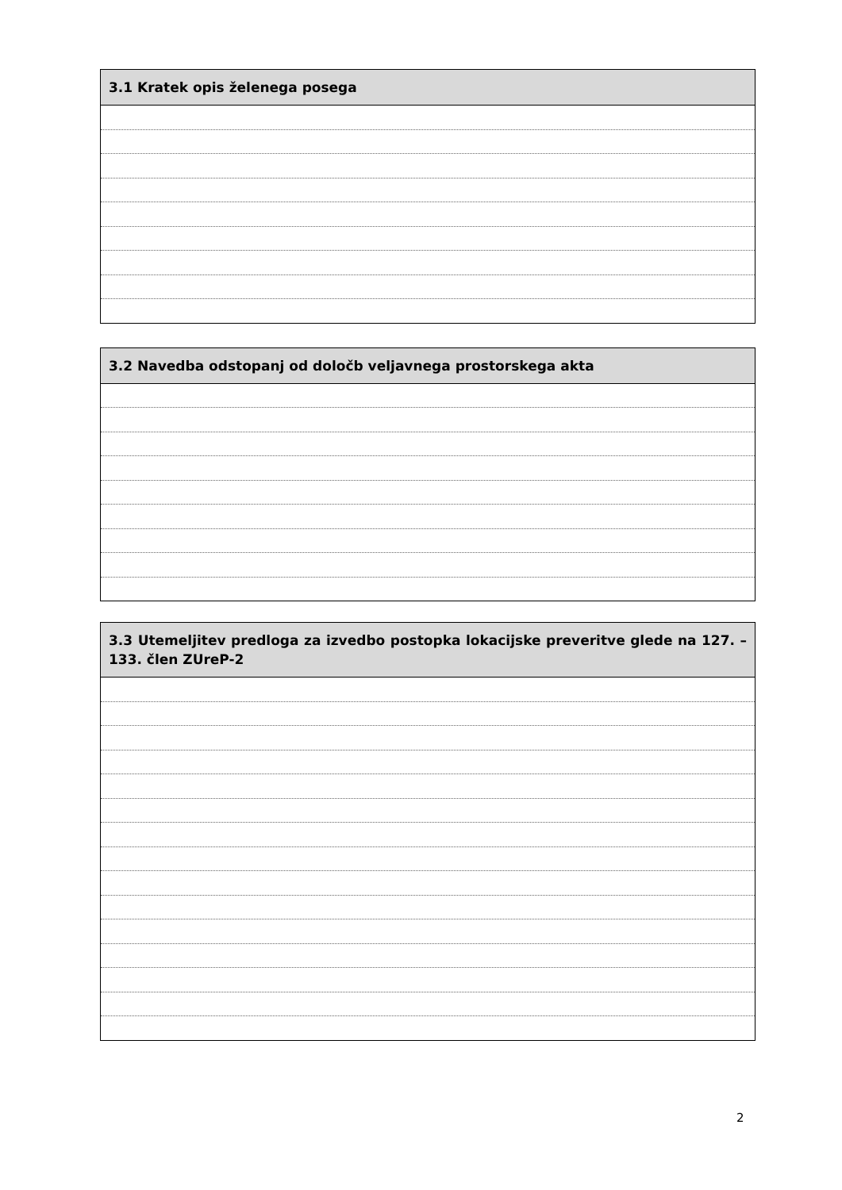| 3.1 Kratek opis želenega posega |
| --- |
| 3.2 Navedba odstopanj od določb veljavnega prostorskega akta |
| --- |
| 3.3 Utemeljitev predloga za izvedbo postopka lokacijske preveritve glede na 127. – 133. člen ZUreP-2 |
| --- |
2